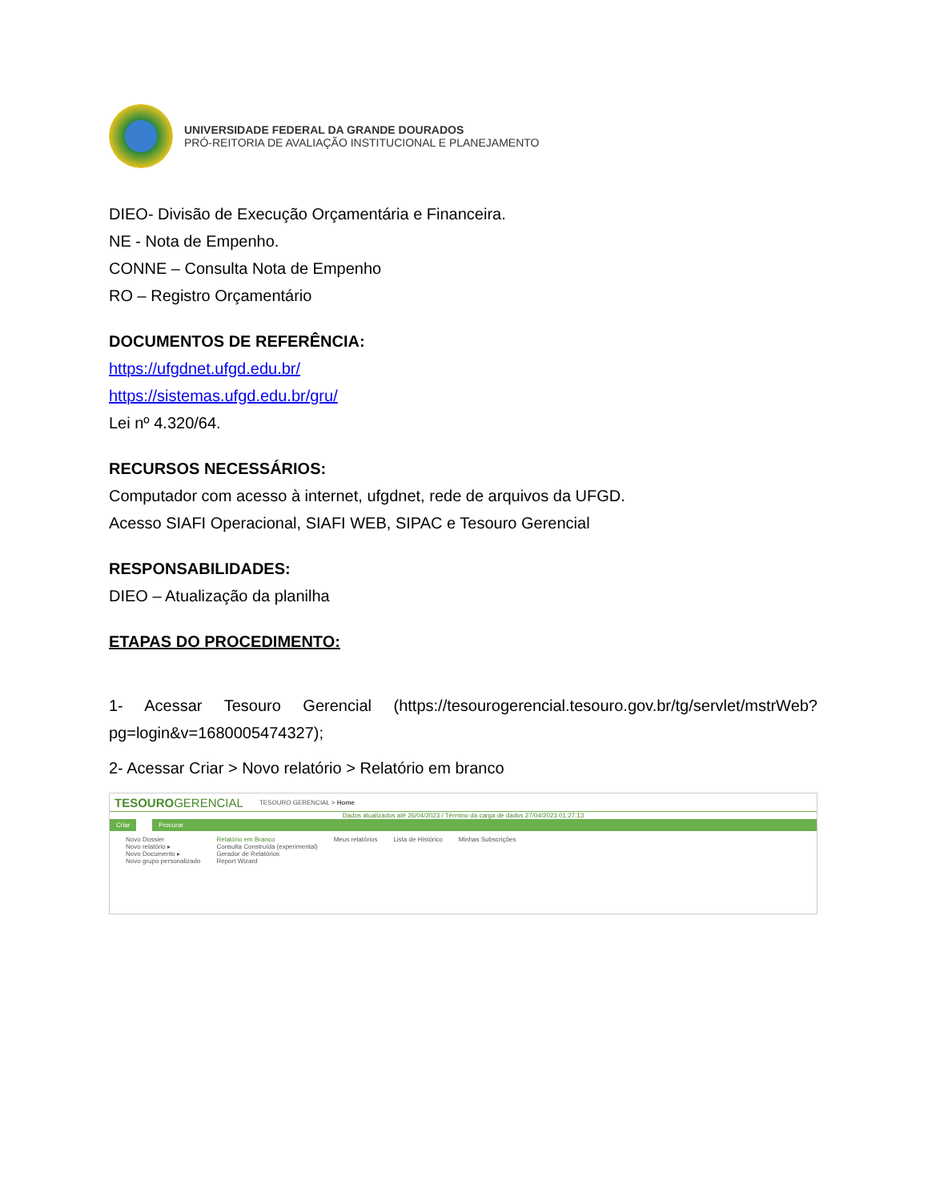UNIVERSIDADE FEDERAL DA GRANDE DOURADOS
PRÓ-REITORIA DE AVALIAÇÃO INSTITUCIONAL E PLANEJAMENTO
DIEO- Divisão de Execução Orçamentária e Financeira.
NE - Nota de Empenho.
CONNE – Consulta Nota de Empenho
RO – Registro Orçamentário
DOCUMENTOS DE REFERÊNCIA:
https://ufgdnet.ufgd.edu.br/
https://sistemas.ufgd.edu.br/gru/
Lei nº 4.320/64.
RECURSOS NECESSÁRIOS:
Computador com acesso à internet, ufgdnet, rede de arquivos da UFGD.
Acesso SIAFI Operacional, SIAFI WEB, SIPAC e Tesouro Gerencial
RESPONSABILIDADES:
DIEO – Atualização da planilha
ETAPAS DO PROCEDIMENTO:
1- Acessar Tesouro Gerencial (https://tesourogerencial.tesouro.gov.br/tg/servlet/mstrWeb? pg=login&v=1680005474327);
2- Acessar Criar > Novo relatório > Relatório em branco
TESOUROGERENCIAL TESOURO GERENCIAL > Home
Dados atualizados até 26/04/2023 / Término da carga de dados 27/04/2023 01:27:13
Criar Procurar
Novo Dossier
Novo relatório ▸
Novo Documento ▸
Novo grupo personalizado
Relatório em Branco
Consulta Construída (experimental)
Gerador de Relatórios
Report Wizard
Meus relatórios Lista de Histórico Minhas Subscrições